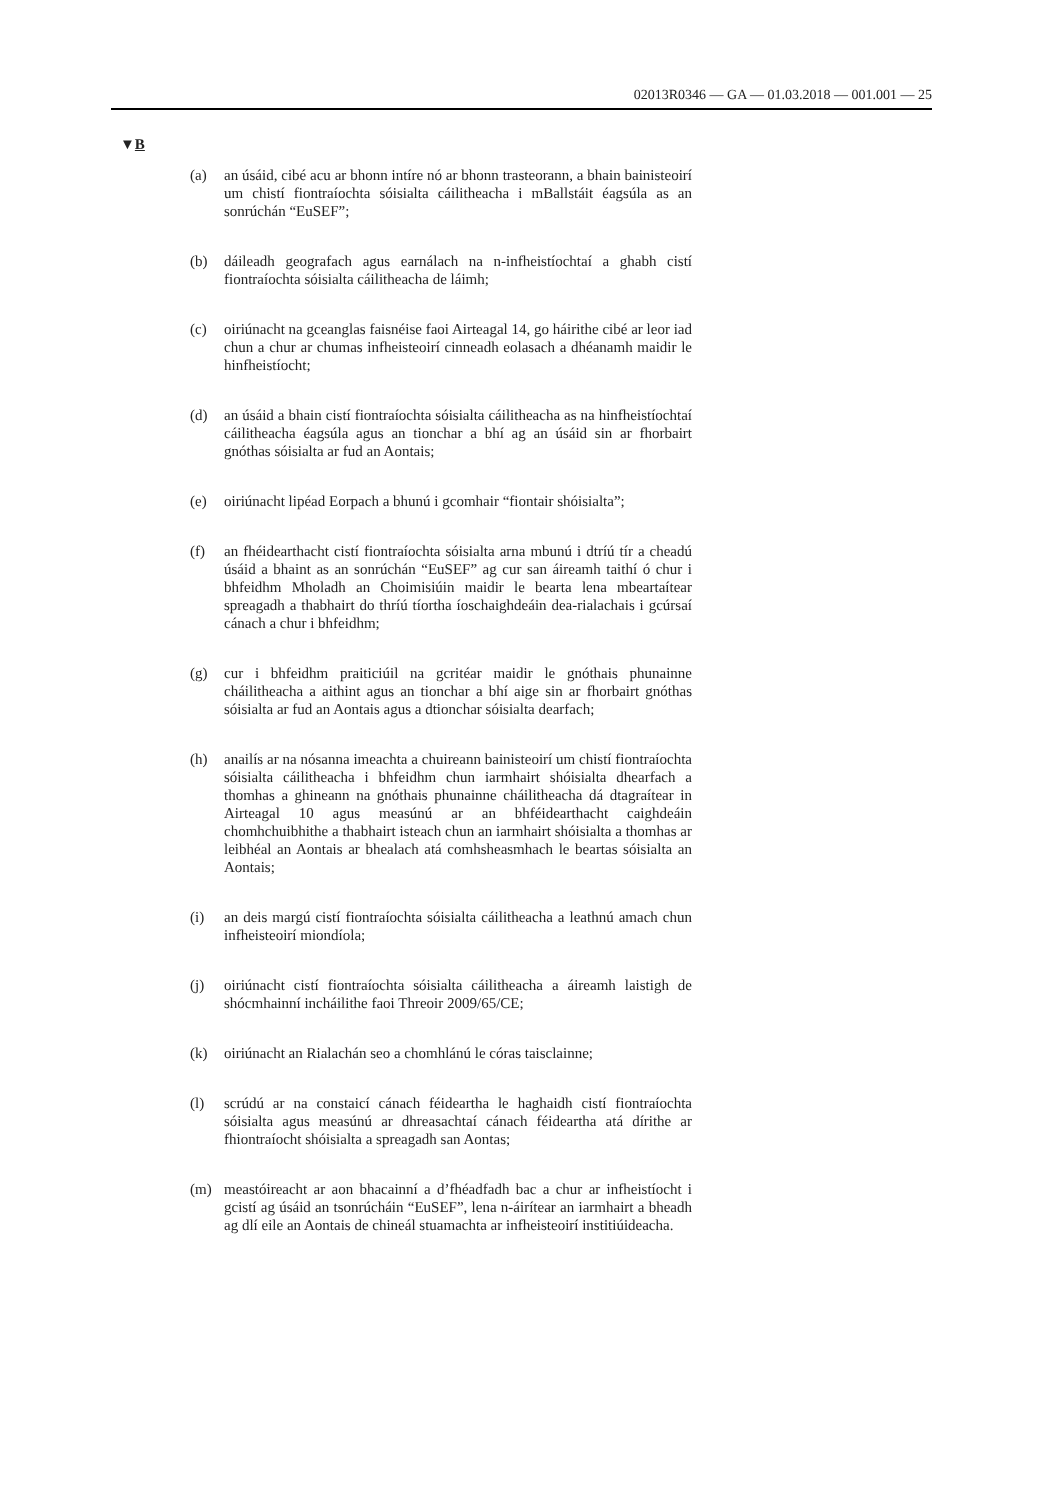02013R0346 — GA — 01.03.2018 — 001.001 — 25
▼B
(a) an úsáid, cibé acu ar bhonn intíre nó ar bhonn trasteorann, a bhain bainisteoirí um chistí fiontraíochta sóisialta cáilitheacha i mBallstáit éagsúla as an sonrúchán “EuSEF”;
(b) dáileadh geografach agus earnálach na n-infheistíochtaí a ghabh cistí fiontraíochta sóisialta cáilitheacha de láimh;
(c) oiriúnacht na gceanglas faisnéise faoi Airteagal 14, go háirithe cibé ar leor iad chun a chur ar chumas infheisteoirí cinneadh eolasach a dhéanamh maidir le hinfheistíocht;
(d) an úsáid a bhain cistí fiontraíochta sóisialta cáilitheacha as na hinfheistíochtaí cáilitheacha éagsúla agus an tionchar a bhí ag an úsáid sin ar fhorbairt gnóthas sóisialta ar fud an Aontais;
(e) oiriúnacht lipéad Eorpach a bhunú i gcomhair “fiontair shóisialta”;
(f) an fhéidearthacht cistí fiontraíochta sóisialta arna mbunú i dtríú tír a cheadú úsáid a bhaint as an sonrúchán “EuSEF” ag cur san áireamh taithí ó chur i bhfeidhm Mholadh an Choimisiúin maidir le bearta lena mbeartaítear spreagadh a thabhairt do thríú tíortha íoschaighdeáin dea-rialachais i gcúrsaí cánach a chur i bhfeidhm;
(g) cur i bhfeidhm praiticiúil na gcritéar maidir le gnóthais phunainne cháilitheacha a aithint agus an tionchar a bhí aige sin ar fhorbairt gnóthas sóisialta ar fud an Aontais agus a dtionchar sóisialta dearfach;
(h) anailís ar na nósanna imeachta a chuireann bainisteoirí um chistí fiontraíochta sóisialta cáilitheacha i bhfeidhm chun iarmhairt shói­sialta dhearfach a thomhas a ghineann na gnóthais phunainne cháilitheacha dá dtagraítear in Airteagal 10 agus measúnú ar an bhféidearthacht caighdeáin chomhchuibhithe a thabhairt isteach chun an iarmhairt shóisialta a thomhas ar leibhéal an Aontais ar bhealach atá comhsheasmhach le beartas sóisialta an Aontais;
(i) an deis margú cistí fiontraíochta sóisialta cáilitheacha a leathnú amach chun infheisteoirí miondíola;
(j) oiriúnacht cistí fiontraíochta sóisialta cáilitheacha a áireamh laistigh de shócmhainní incháilithe faoi Threoir 2009/65/CE;
(k) oiriúnacht an Rialachán seo a chomhlánú le córas taisclainne;
(l) scrúdú ar na constaicí cánach féideartha le haghaidh cistí fion­traíochta sóisialta agus measúnú ar dhreasachtaí cánach féideartha atá dírithe ar fhiontraíocht shóisialta a spreagadh san Aontas;
(m) meastóireacht ar aon bhacainní a d’fhéadfadh bac a chur ar infheis­tíocht i gcistí ag úsáid an tsonrúcháin “EuSEF”, lena n-áirítear an iarmhairt a bheadh ag dlí eile an Aontais de chineál stuamachta ar infheisteoirí institiúideacha.